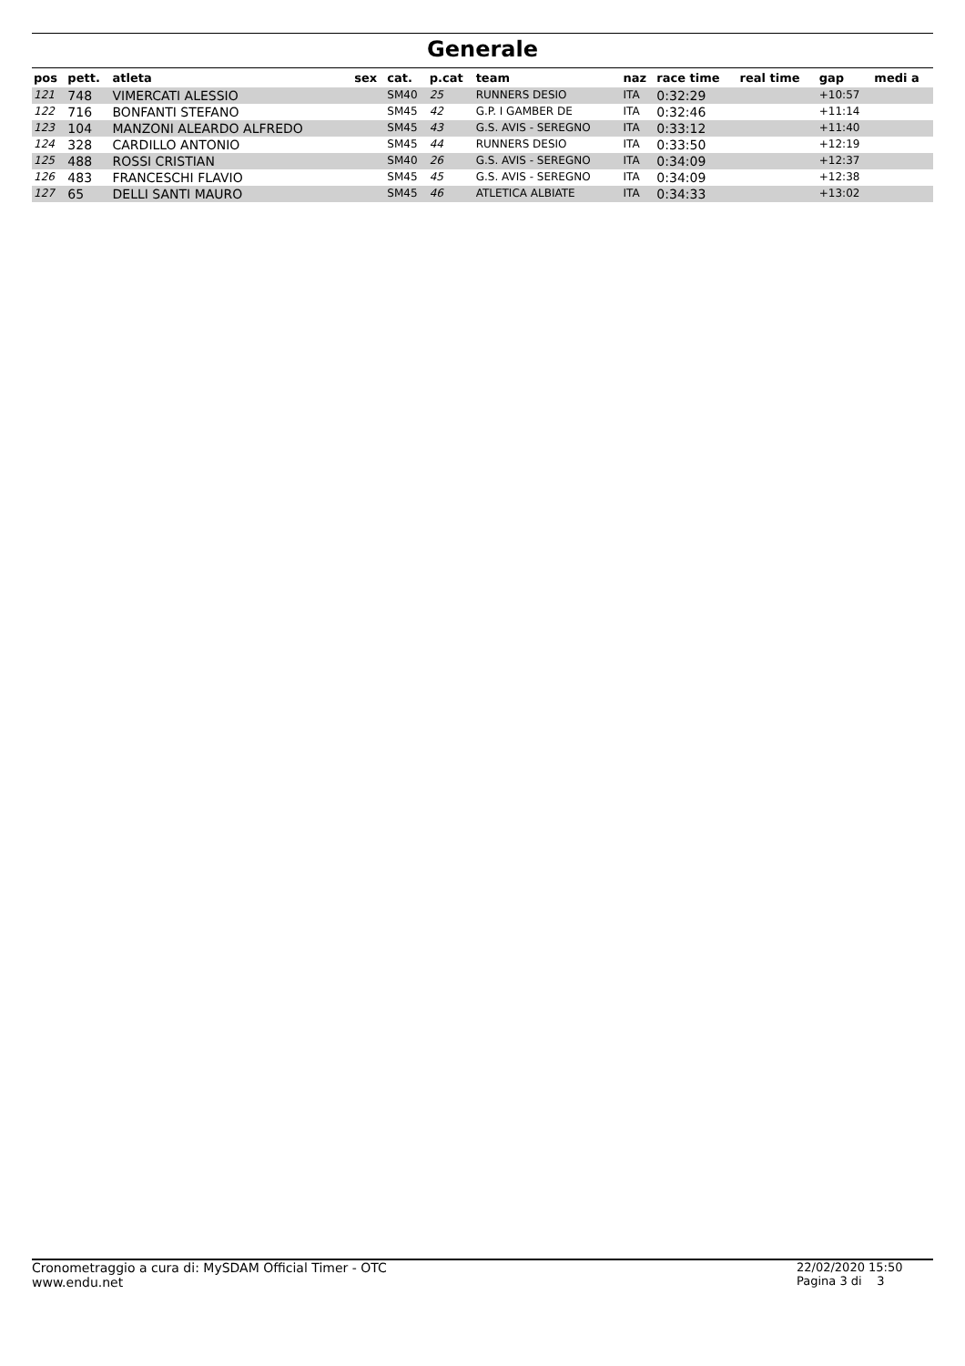Generale
| pos | pett. | atleta | sex | cat. | p.cat | team | naz | race time | real time | gap | medi a |
| --- | --- | --- | --- | --- | --- | --- | --- | --- | --- | --- | --- |
| 121 | 748 | VIMERCATI ALESSIO | | SM40 | 25 | RUNNERS DESIO | ITA | 0:32:29 | | +10:57 | |
| 122 | 716 | BONFANTI STEFANO | | SM45 | 42 | G.P. I GAMBER DE | ITA | 0:32:46 | | +11:14 | |
| 123 | 104 | MANZONI ALEARDO ALFREDO | | SM45 | 43 | G.S. AVIS - SEREGNO | ITA | 0:33:12 | | +11:40 | |
| 124 | 328 | CARDILLO ANTONIO | | SM45 | 44 | RUNNERS DESIO | ITA | 0:33:50 | | +12:19 | |
| 125 | 488 | ROSSI CRISTIAN | | SM40 | 26 | G.S. AVIS - SEREGNO | ITA | 0:34:09 | | +12:37 | |
| 126 | 483 | FRANCESCHI FLAVIO | | SM45 | 45 | G.S. AVIS - SEREGNO | ITA | 0:34:09 | | +12:38 | |
| 127 | 65 | DELLI SANTI MAURO | | SM45 | 46 | ATLETICA ALBIATE | ITA | 0:34:33 | | +13:02 | |
Cronometraggio a cura di: MySDAM Official Timer - OTC
www.endu.net
22/02/2020 15:50
Pagina 3 di 3